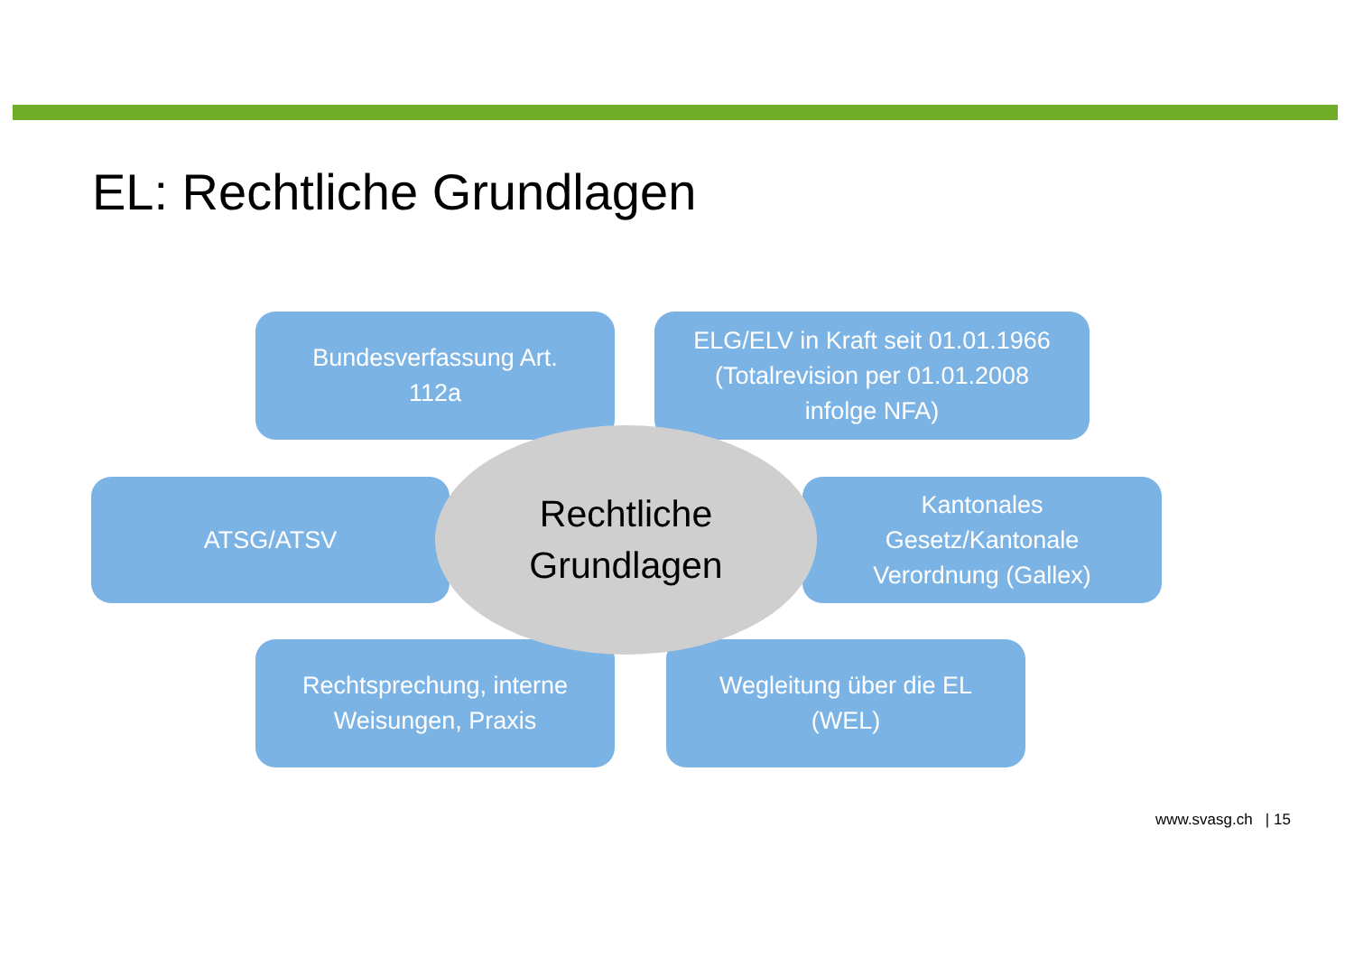EL: Rechtliche Grundlagen
Bundesverfassung Art.
112a
ELG/ELV in Kraft seit 01.01.1966
(Totalrevision per 01.01.2008
infolge NFA)
ATSG/ATSV
Kantonales
Gesetz/Kantonale
Verordnung (Gallex)
Rechtsprechung, interne
Weisungen, Praxis
Wegleitung über die EL
(WEL)
Rechtliche
Grundlagen
www.svasg.ch | 15